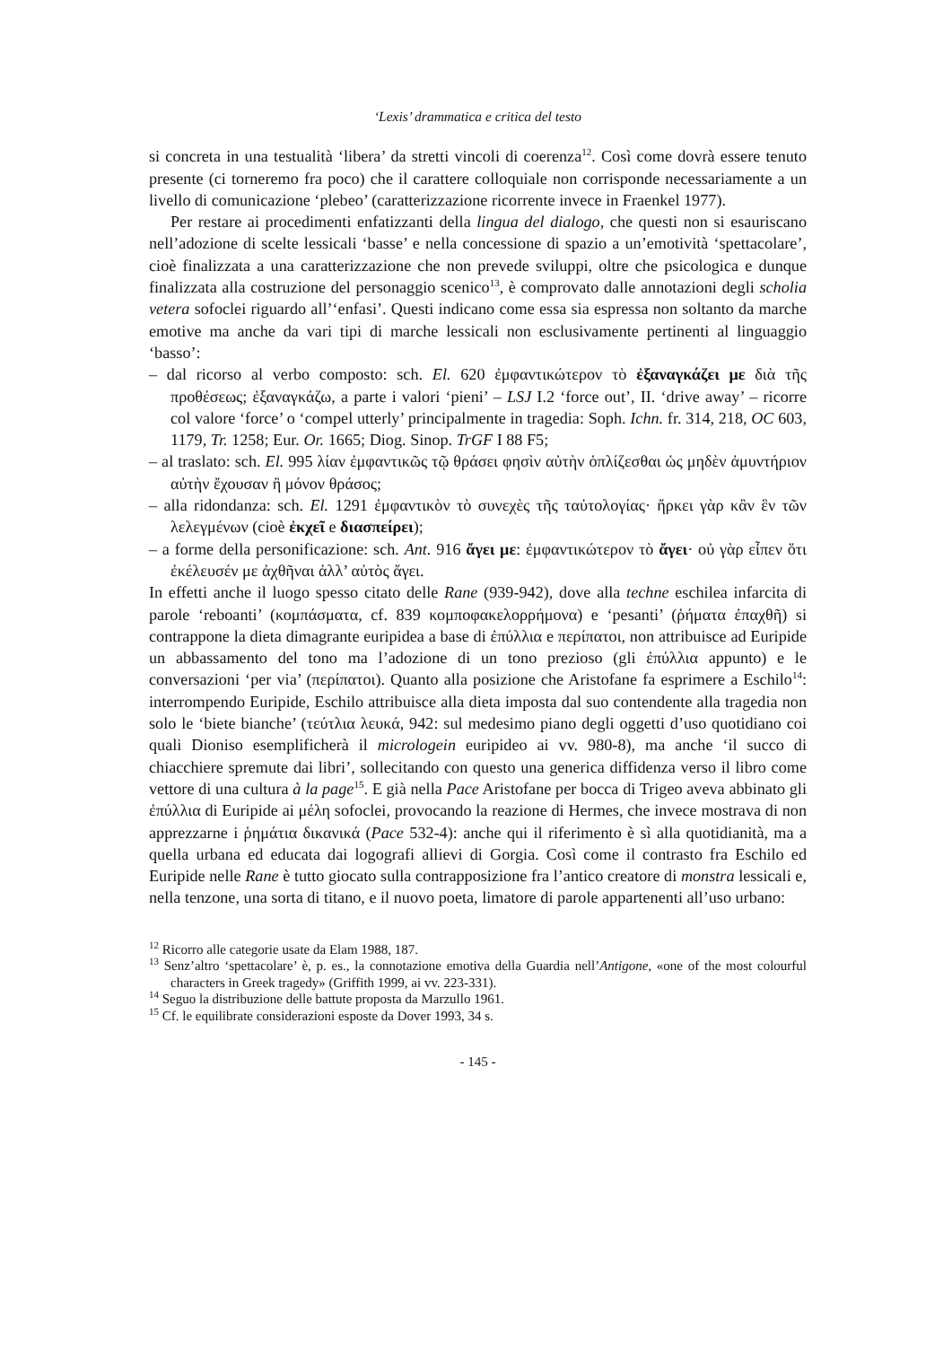‘Lexis’ drammatica e critica del testo
si concreta in una testualità ‘libera’ da stretti vincoli di coerenza<sup>12</sup>. Così come dovrà essere tenuto presente (ci torneremo fra poco) che il carattere colloquiale non corrisponde necessariamente a un livello di comunicazione ‘plebeo’ (caratterizzazione ricorrente invece in Fraenkel 1977).
Per restare ai procedimenti enfatizzanti della lingua del dialogo, che questi non si esauriscano nell’adozione di scelte lessicali ‘basse’ e nella concessione di spazio a un’emotività ‘spettacolare’, cioè finalizzata a una caratterizzazione che non prevede sviluppi, oltre che psicologica e dunque finalizzata alla costruzione del personaggio scenico<sup>13</sup>, è comprovato dalle annotazioni degli scholia vetera sofoclei riguardo all’‘enfasi’. Questi indicano come essa sia espressa non soltanto da marche emotive ma anche da vari tipi di marche lessicali non esclusivamente pertinenti al linguaggio ‘basso’:
– dal ricorso al verbo composto: sch. El. 620 ἐμφαντικώτερον τὸ ἐξαναγκάζει με διὰ τῆς προθέσεως; ἐξαναγκάζω, a parte i valori ‘pieni’ – LSJ I.2 ‘force out’, II. ‘drive away’ – ricorre col valore ‘force’ o ‘compel utterly’ principalmente in tragedia: Soph. Ichn. fr. 314, 218, OC 603, 1179, Tr. 1258; Eur. Or. 1665; Diog. Sinop. TrGF I 88 F5;
– al traslato: sch. El. 995 λίαν ἐμφαντικῶς τῷ θράσει φησὶν αὐτὴν ὁπλίζεσθαι ὡς μηδὲν ἀμυντήριον αὐτὴν ἔχουσαν ἢ μόνον θράσος;
– alla ridondanza: sch. El. 1291 ἐμφαντικὸν τὸ συνεχὲς τῆς ταὐτολογίας· ἤρκει γὰρ κἂν ἓν τῶν λελεγμένων (cioè ἐκχεῖ e διασπείρει);
– a forme della personificazione: sch. Ant. 916 ἄγει με: ἐμφαντικώτερον τὸ ἄγει· οὐ γὰρ εἶπεν ὅτι ἐκέλευσέν με ἀχθῆναι ἀλλ’ αὐτὸς ἄγει.
In effetti anche il luogo spesso citato delle Rane (939-942), dove alla techne eschilea infarcita di parole ‘reboanti’ (κομπάσματα, cf. 839 κομποφακελορρήμονα) e ‘pesanti’ (ῥήματα ἐπαχθῆ) si contrappone la dieta dimagrante euripidea a base di ἐπύλλια e περίπατοι, non attribuisce ad Euripide un abbassamento del tono ma l’adozione di un tono prezioso (gli ἐπύλλια appunto) e le conversazioni ‘per via’ (περίπατοι). Quanto alla posizione che Aristofane fa esprimere a Eschilo<sup>14</sup>: interrompendo Euripide, Eschilo attribuisce alla dieta imposta dal suo contendente alla tragedia non solo le ‘biete bianche’ (τεύτλια λευκά, 942: sul medesimo piano degli oggetti d’uso quotidiano coi quali Dioniso esemplificherà il micrologein euripideo ai vv. 980-8), ma anche ‘il succo di chiacchiere spremute dai libri’, sollecitando con questo una generica diffidenza verso il libro come vettore di una cultura à la page<sup>15</sup>. E già nella Pace Aristofane per bocca di Trigeo aveva abbinato gli ἐπύλλια di Euripide ai μέλη sofoclei, provocando la reazione di Hermes, che invece mostrava di non apprezzarne i ῥημάτια δικανικά (Pace 532-4): anche qui il riferimento è sì alla quotidianità, ma a quella urbana ed educata dai logografi allievi di Gorgia. Così come il contrasto fra Eschilo ed Euripide nelle Rane è tutto giocato sulla contrapposizione fra l’antico creatore di monstra lessicali e, nella tenzone, una sorta di titano, e il nuovo poeta, limatore di parole appartenenti all’uso urbano:
<sup>12</sup> Ricorro alle categorie usate da Elam 1988, 187.
<sup>13</sup> Senz’altro ‘spettacolare’ è, p. es., la connotazione emotiva della Guardia nell’Antigone, «one of the most colourful characters in Greek tragedy» (Griffith 1999, ai vv. 223-331).
<sup>14</sup> Seguo la distribuzione delle battute proposta da Marzullo 1961.
<sup>15</sup> Cf. le equilibrate considerazioni esposte da Dover 1993, 34 s.
- 145 -